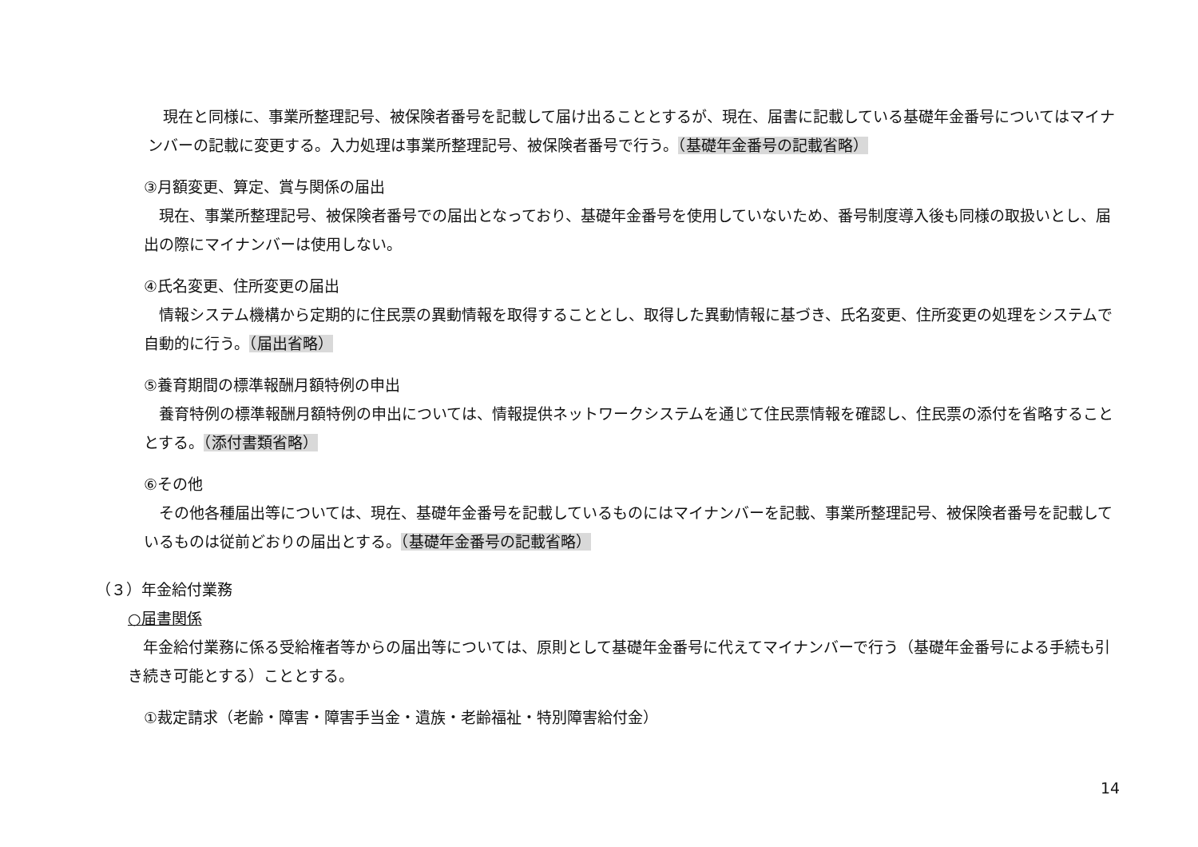現在と同様に、事業所整理記号、被保険者番号を記載して届け出ることとするが、現在、届書に記載している基礎年金番号についてはマイナンバーの記載に変更する。入力処理は事業所整理記号、被保険者番号で行う。（基礎年金番号の記載省略）
③月額変更、算定、賞与関係の届出
現在、事業所整理記号、被保険者番号での届出となっており、基礎年金番号を使用していないため、番号制度導入後も同様の取扱いとし、届出の際にマイナンバーは使用しない。
④氏名変更、住所変更の届出
情報システム機構から定期的に住民票の異動情報を取得することとし、取得した異動情報に基づき、氏名変更、住所変更の処理をシステムで自動的に行う。（届出省略）
⑤養育期間の標準報酬月額特例の申出
養育特例の標準報酬月額特例の申出については、情報提供ネットワークシステムを通じて住民票情報を確認し、住民票の添付を省略することとする。（添付書類省略）
⑥その他
その他各種届出等については、現在、基礎年金番号を記載しているものにはマイナンバーを記載、事業所整理記号、被保険者番号を記載しているものは従前どおりの届出とする。（基礎年金番号の記載省略）
（３）年金給付業務
○届書関係
年金給付業務に係る受給権者等からの届出等については、原則として基礎年金番号に代えてマイナンバーで行う（基礎年金番号による手続も引き続き可能とする）こととする。
①裁定請求（老齢・障害・障害手当金・遺族・老齢福祉・特別障害給付金）
14